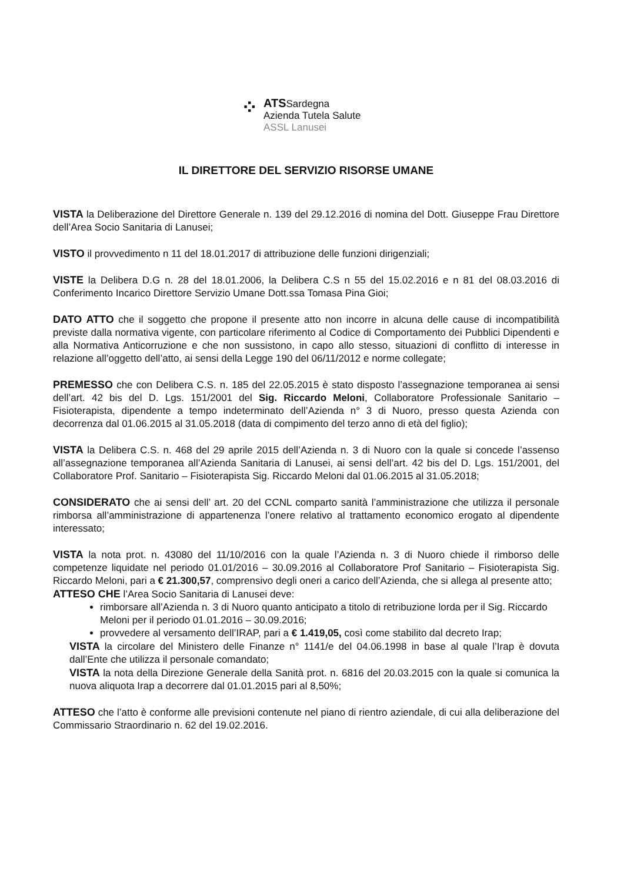⁘
ATSSardegna
Azienda Tutela Salute
ASSL Lanusei
IL DIRETTORE DEL SERVIZIO RISORSE UMANE
VISTA la Deliberazione del Direttore Generale n. 139 del 29.12.2016 di nomina del Dott. Giuseppe Frau Direttore dell’Area Socio Sanitaria di Lanusei;
VISTO il provvedimento n 11 del 18.01.2017 di attribuzione delle funzioni dirigenziali;
VISTE la Delibera D.G n. 28 del 18.01.2006, la Delibera C.S n 55 del 15.02.2016 e n 81 del 08.03.2016 di Conferimento Incarico Direttore Servizio Umane Dott.ssa Tomasa Pina Gioi;
DATO ATTO che il soggetto che propone il presente atto non incorre in alcuna delle cause di incompatibilità previste dalla normativa vigente, con particolare riferimento al Codice di Comportamento dei Pubblici Dipendenti e alla Normativa Anticorruzione e che non sussistono, in capo allo stesso, situazioni di conflitto di interesse in relazione all’oggetto dell’atto, ai sensi della Legge 190 del 06/11/2012 e norme collegate;
PREMESSO che con Delibera C.S. n. 185 del 22.05.2015 è stato disposto l’assegnazione temporanea ai sensi dell’art. 42 bis del D. Lgs. 151/2001 del Sig. Riccardo Meloni, Collaboratore Professionale Sanitario – Fisioterapista, dipendente a tempo indeterminato dell’Azienda n° 3 di Nuoro, presso questa Azienda con decorrenza dal 01.06.2015 al 31.05.2018 (data di compimento del terzo anno di età del figlio);
VISTA la Delibera C.S. n. 468 del 29 aprile 2015 dell’Azienda n. 3 di Nuoro con la quale si concede l’assenso all’assegnazione temporanea all’Azienda Sanitaria di Lanusei, ai sensi dell’art. 42 bis del D. Lgs. 151/2001, del Collaboratore Prof. Sanitario – Fisioterapista Sig. Riccardo Meloni dal 01.06.2015 al 31.05.2018;
CONSIDERATO che ai sensi dell’ art. 20 del CCNL comparto sanità l’amministrazione che utilizza il personale rimborsa all’amministrazione di appartenenza l’onere relativo al trattamento economico erogato al dipendente interessato;
VISTA la nota prot. n. 43080 del 11/10/2016 con la quale l’Azienda n. 3 di Nuoro chiede il rimborso delle competenze liquidate nel periodo 01.01/2016 – 30.09.2016 al Collaboratore Prof Sanitario – Fisioterapista Sig. Riccardo Meloni, pari a € 21.300,57, comprensivo degli oneri a carico dell’Azienda, che si allega al presente atto;
ATTESO CHE l’Area Socio Sanitaria di Lanusei deve:
rimborsare all’Azienda n. 3 di Nuoro quanto anticipato a titolo di retribuzione lorda per il Sig. Riccardo Meloni per il periodo 01.01.2016 – 30.09.2016;
provvedere al versamento dell’IRAP, pari a € 1.419,05, così come stabilito dal decreto Irap;
VISTA la circolare del Ministero delle Finanze n° 1141/e del 04.06.1998 in base al quale l’Irap è dovuta dall’Ente che utilizza il personale comandato;
VISTA la nota della Direzione Generale della Sanità prot. n. 6816 del 20.03.2015 con la quale si comunica la nuova aliquota Irap a decorrere dal 01.01.2015 pari al 8,50%;
ATTESO che l’atto è conforme alle previsioni contenute nel piano di rientro aziendale, di cui alla deliberazione del Commissario Straordinario n. 62 del 19.02.2016.